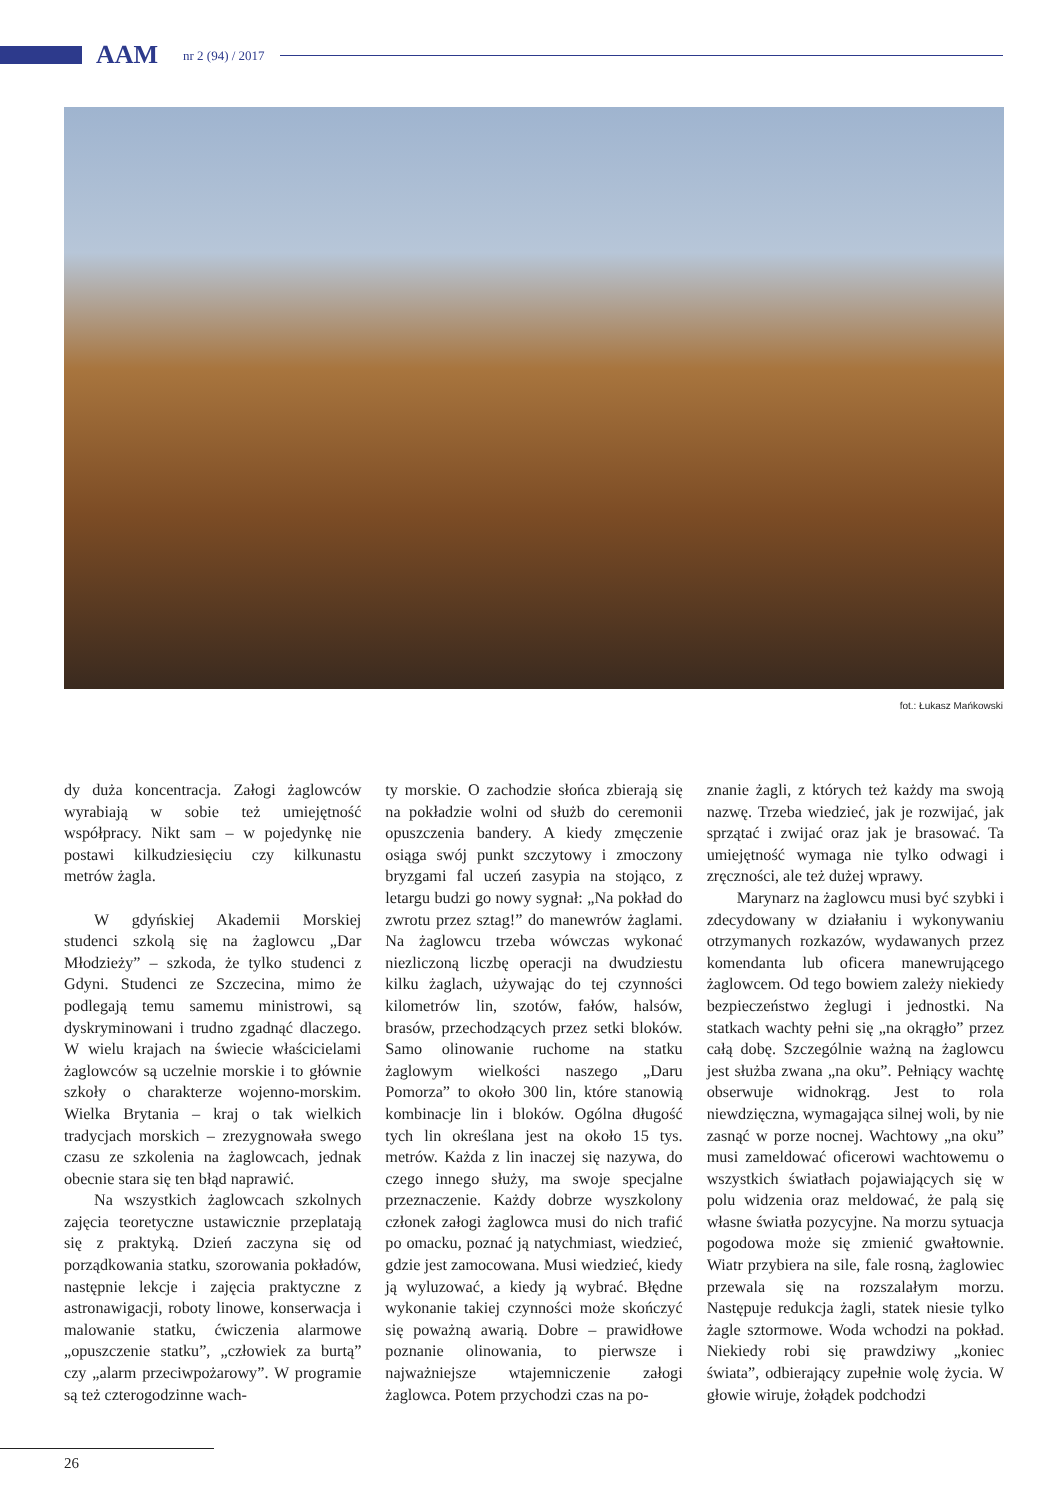AAM nr 2 (94) / 2017
fot.: Łukasz Mańkowski
dy duża koncentracja. Załogi żaglowców wyrabiają w sobie też umiejętność współpracy. Nikt sam – w pojedynkę nie postawi kilkudziesięciu czy kilkunastu metrów żagla.
W gdyńskiej Akademii Morskiej studenci szkolą się na żaglowcu „Dar Młodzieży” – szkoda, że tylko studenci z Gdyni. Studenci ze Szczecina, mimo że podlegają temu samemu ministrowi, są dyskryminowani i trudno zgadnąć dlaczego. W wielu krajach na świecie właścicielami żaglowców są uczelnie morskie i to głównie szkoły o charakterze wojenno-morskim. Wielka Brytania – kraj o tak wielkich tradycjach morskich – zrezygnowała swego czasu ze szkolenia na żaglowcach, jednak obecnie stara się ten błąd naprawić.
Na wszystkich żaglowcach szkolnych zajęcia teoretyczne ustawicznie przeplatają się z praktyką. Dzień zaczyna się od porządkowania statku, szorowania pokładów, następnie lekcje i zajęcia praktyczne z astronawigacji, roboty linowe, konserwacja i malowanie statku, ćwiczenia alarmowe „opuszczenie statku”, „człowiek za burtą” czy „alarm przeciwpożarowy”. W programie są też czterogodzinne wach-
ty morskie. O zachodzie słońca zbierają się na pokładzie wolni od służb do ceremonii opuszczenia bandery. A kiedy zmęczenie osiąga swój punkt szczytowy i zmoczony bryzgami fal uczeń zasypia na stojąco, z letargu budzi go nowy sygnał: „Na pokład do zwrotu przez sztag!” do manewrów żaglami. Na żaglowcu trzeba wówczas wykonać niezliczoną liczbę operacji na dwudziestu kilku żaglach, używając do tej czynności kilometrów lin, szotów, fałów, halsów, brasów, przechodzących przez setki bloków. Samo olinowanie ruchome na statku żaglowym wielkości naszego „Daru Pomorza” to około 300 lin, które stanowią kombinacje lin i bloków. Ogólna długość tych lin określana jest na około 15 tys. metrów. Każda z lin inaczej się nazywa, do czego innego służy, ma swoje specjalne przeznaczenie. Każdy dobrze wyszkolony członek załogi żaglowca musi do nich trafić po omacku, poznać ją natychmiast, wiedzieć, gdzie jest zamocowana. Musi wiedzieć, kiedy ją wyluzować, a kiedy ją wybrać. Błędne wykonanie takiej czynności może skończyć się poważną awarią. Dobre – prawidłowe poznanie olinowania, to pierwsze i najważniejsze wtajemniczenie załogi żaglowca. Potem przychodzi czas na po-
znanie żagli, z których też każdy ma swoją nazwę. Trzeba wiedzieć, jak je rozwijać, jak sprzątać i zwijać oraz jak je brasować. Ta umiejętność wymaga nie tylko odwagi i zręczności, ale też dużej wprawy.
Marynarz na żaglowcu musi być szybki i zdecydowany w działaniu i wykonywaniu otrzymanych rozkazów, wydawanych przez komendanta lub oficera manewrującego żaglowcem. Od tego bowiem zależy niekiedy bezpieczeństwo żeglugi i jednostki. Na statkach wachty pełni się „na okrągło” przez całą dobę. Szczególnie ważną na żaglowcu jest służba zwana „na oku”. Pełniący wachtę obserwuje widnokrąg. Jest to rola niewdzięczna, wymagająca silnej woli, by nie zasnąć w porze nocnej. Wachtowy „na oku” musi zameldować oficerowi wachtowemu o wszystkich światłach pojawiających się w polu widzenia oraz meldować, że palą się własne światła pozycyjne. Na morzu sytuacja pogodowa może się zmienić gwałtownie. Wiatr przybiera na sile, fale rosną, żaglowiec przewala się na rozszalałym morzu. Następuje redukcja żagli, statek niesie tylko żagle sztormowe. Woda wchodzi na pokład. Niekiedy robi się prawdziwy „koniec świata”, odbierający zupełnie wolę życia. W głowie wiruje, żołądek podchodzi
26